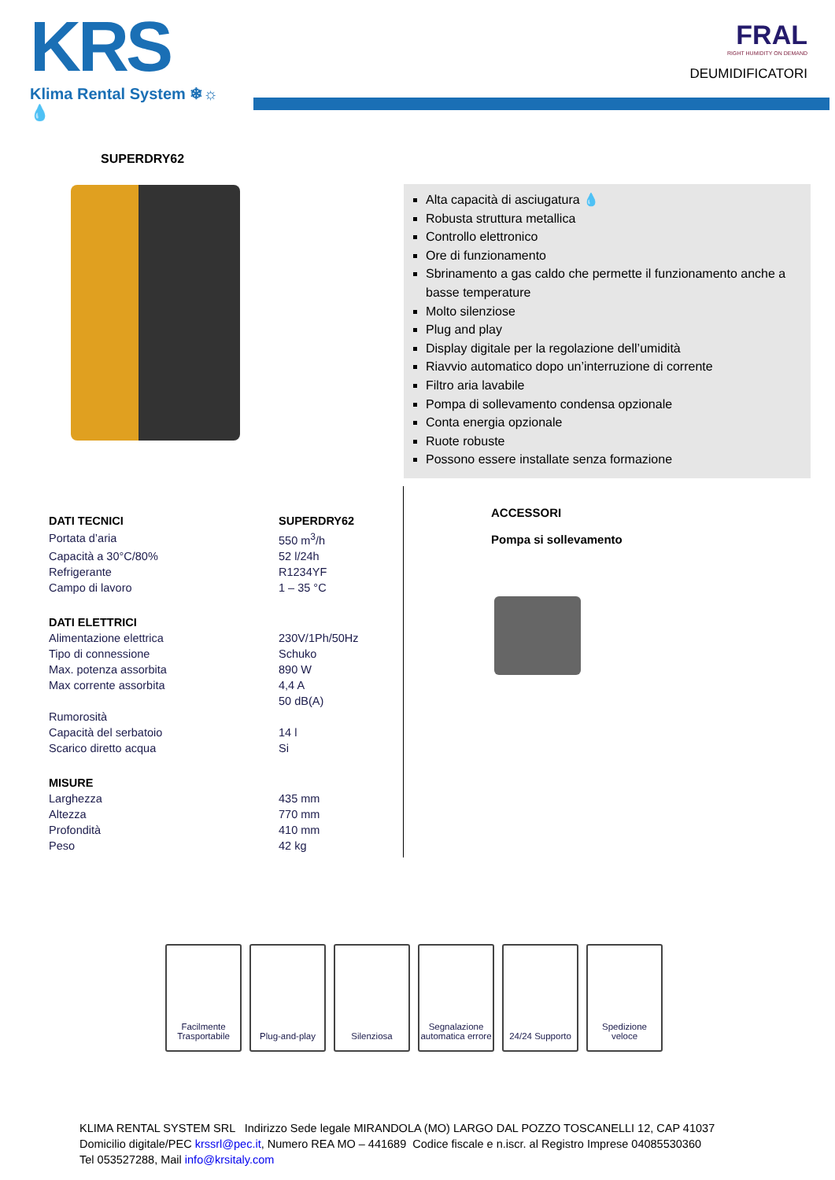KRS
Klima Rental System ❄☼💧
FRAL
RIGHT HUMIDITY ON DEMAND
DEUMIDIFICATORI
SUPERDRY62
Alta capacità di asciugatura 💧
Robusta struttura metallica
Controllo elettronico
Ore di funzionamento
Sbrinamento a gas caldo che permette il funzionamento anche a basse temperature
Molto silenziose
Plug and play
Display digitale per la regolazione dell’umidità
Riavvio automatico dopo un’interruzione di corrente
Filtro aria lavabile
Pompa di sollevamento condensa opzionale
Conta energia opzionale
Ruote robuste
Possono essere installate senza formazione
| DATI TECNICI | SUPERDRY62 |
| --- | --- |
| Portata d’aria | 550 m<sup>3</sup>/h |
| Capacità a 30°C/80% | 52 l/24h |
| Refrigerante | R1234YF |
| Campo di lavoro | 1 – 35 °C |
| DATI ELETTRICI | |
| Alimentazione elettrica | 230V/1Ph/50Hz |
| Tipo di connessione | Schuko |
| Max. potenza assorbita | 890 W |
| Max corrente assorbita | 4,4 A |
| | 50 dB(A) |
| Rumorosità | |
| Capacità del serbatoio | 14 l |
| Scarico diretto acqua | Si |
| MISURE | |
| Larghezza | 435 mm |
| Altezza | 770 mm |
| Profondità | 410 mm |
| Peso | 42 kg |
ACCESSORI
Pompa si sollevamento
Facilmente
Trasportabile
Plug-and-play Silenziosa Segnalazione
automatica errore
24/24 Supporto Spedizione veloce
KLIMA RENTAL SYSTEM SRL Indirizzo Sede legale MIRANDOLA (MO) LARGO DAL POZZO TOSCANELLI 12, CAP 41037
Domicilio digitale/PEC krssrl@pec.it, Numero REA MO – 441689 Codice fiscale e n.iscr. al Registro Imprese 04085530360
Tel 053527288, Mail info@krsitaly.com